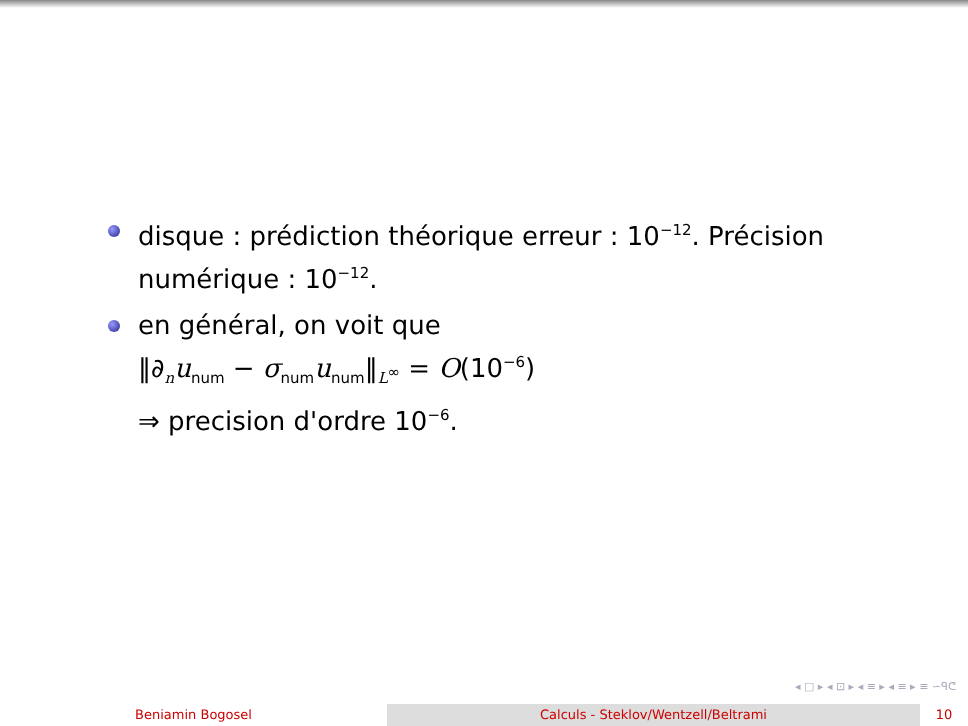disque : prédiction théorique erreur : 10<sup>−12</sup>. Précision numérique : 10<sup>−12</sup>.
en général, on voit que
‖∂<sub>n</sub>u<sub>num</sub> − σ<sub>num</sub>u<sub>num</sub>‖<sub>L<sup>∞</sup></sub> = O(10<sup>−6</sup>)
⇒ precision d'ordre 10<sup>−6</sup>.
◂ □ ▸ ◂ ⊡ ▸ ◂ ≡ ▸ ◂ ≡ ▸ ≡ ∽ᑫᕦ
Beniamin Bogosel Calculs - Steklov/Wentzell/Beltrami 10